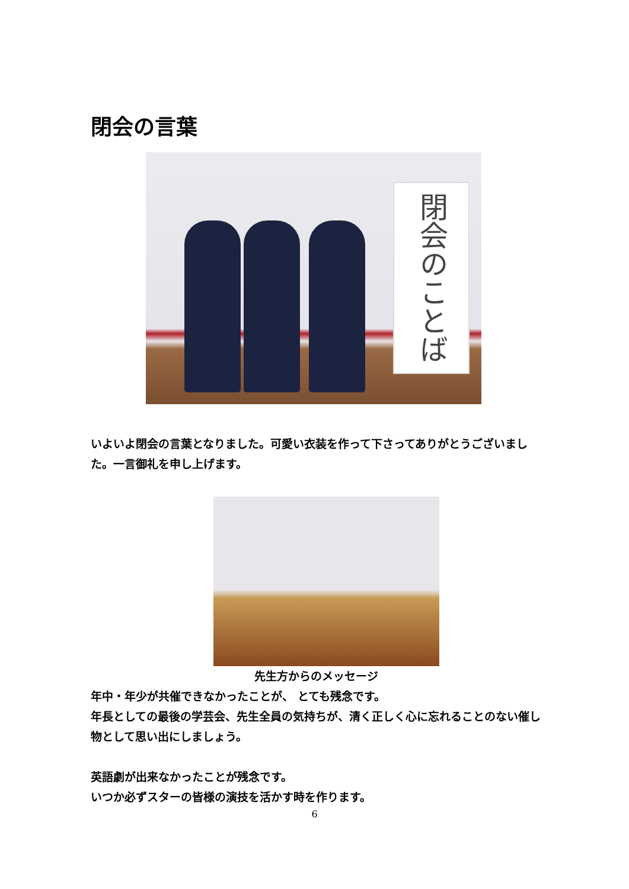閉会の言葉
閉会のことば
いよいよ閉会の言葉となりました。可愛い衣装を作って下さってありがとうございました。一言御礼を申し上げます。
先生方からのメッセージ
年中・年少が共催できなかったことが、 とても残念です。
年長としての最後の学芸会、先生全員の気持ちが、清く正しく心に忘れることのない催し物として思い出にしましょう。
英語劇が出来なかったことが残念です。
いつか必ずスターの皆様の演技を活かす時を作ります。
6